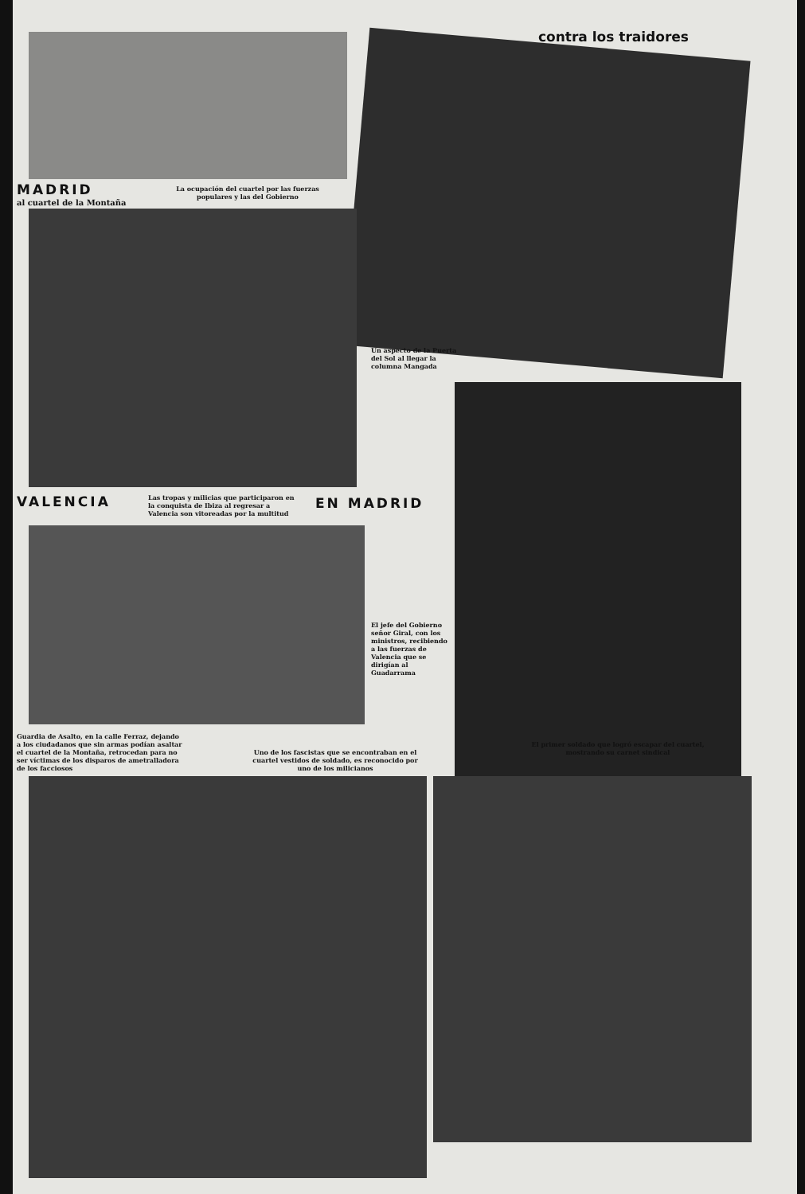contra los traidores
MADRID
al cuartel de la Montaña
La ocupación del cuartel por las fuerzas populares y las del Gobierno
Un aspecto de la Puerta del Sol al llegar la columna Mangada
VALENCIA
Las tropas y milicias que participaron en la conquista de Ibiza al regresar a Valencia son vitoreadas por la multitud
EN MADRID
El jefe del Gobierno señor Giral, con los ministros, recibiendo a las fuerzas de Valencia que se dirigían al Guadarrama
Guardia de Asalto, en la calle Ferraz, dejando a los ciudadanos que sin armas podían asaltar el cuartel de la Montaña, retrocedan para no ser víctimas de los disparos de ametralladora de los facciosos
Uno de los fascistas que se encontraban en el cuartel vestidos de soldado, es reconocido por uno de los milicianos
El primer soldado que logró escapar del cuartel, mostrando su carnet sindical